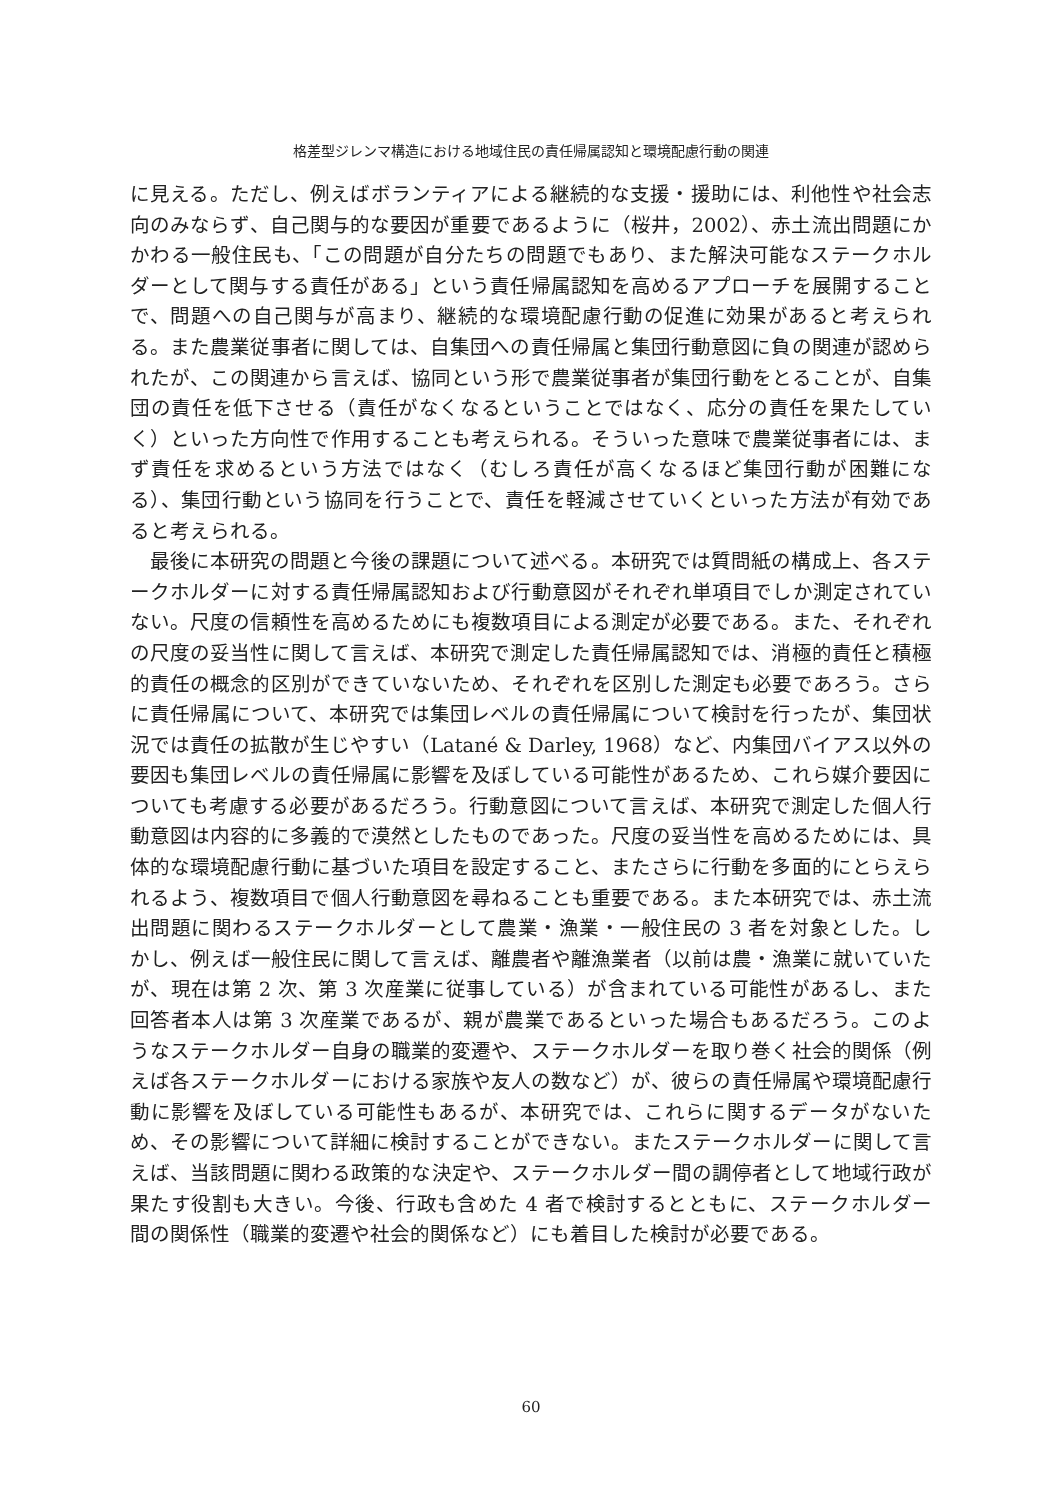格差型ジレンマ構造における地域住民の責任帰属認知と環境配慮行動の関連
に見える。ただし、例えばボランティアによる継続的な支援・援助には、利他性や社会志向のみならず、自己関与的な要因が重要であるように（桜井，2002）、赤土流出問題にかかわる一般住民も、「この問題が自分たちの問題でもあり、また解決可能なステークホルダーとして関与する責任がある」という責任帰属認知を高めるアプローチを展開することで、問題への自己関与が高まり、継続的な環境配慮行動の促進に効果があると考えられる。また農業従事者に関しては、自集団への責任帰属と集団行動意図に負の関連が認められたが、この関連から言えば、協同という形で農業従事者が集団行動をとることが、自集団の責任を低下させる（責任がなくなるということではなく、応分の責任を果たしていく）といった方向性で作用することも考えられる。そういった意味で農業従事者には、まず責任を求めるという方法ではなく（むしろ責任が高くなるほど集団行動が困難になる）、集団行動という協同を行うことで、責任を軽減させていくといった方法が有効であると考えられる。
最後に本研究の問題と今後の課題について述べる。本研究では質問紙の構成上、各ステークホルダーに対する責任帰属認知および行動意図がそれぞれ単項目でしか測定されていない。尺度の信頼性を高めるためにも複数項目による測定が必要である。また、それぞれの尺度の妥当性に関して言えば、本研究で測定した責任帰属認知では、消極的責任と積極的責任の概念的区別ができていないため、それぞれを区別した測定も必要であろう。さらに責任帰属について、本研究では集団レベルの責任帰属について検討を行ったが、集団状況では責任の拡散が生じやすい（Latané & Darley, 1968）など、内集団バイアス以外の要因も集団レベルの責任帰属に影響を及ぼしている可能性があるため、これら媒介要因についても考慮する必要があるだろう。行動意図について言えば、本研究で測定した個人行動意図は内容的に多義的で漠然としたものであった。尺度の妥当性を高めるためには、具体的な環境配慮行動に基づいた項目を設定すること、またさらに行動を多面的にとらえられるよう、複数項目で個人行動意図を尋ねることも重要である。また本研究では、赤土流出問題に関わるステークホルダーとして農業・漁業・一般住民の 3 者を対象とした。しかし、例えば一般住民に関して言えば、離農者や離漁業者（以前は農・漁業に就いていたが、現在は第 2 次、第 3 次産業に従事している）が含まれている可能性があるし、また回答者本人は第 3 次産業であるが、親が農業であるといった場合もあるだろう。このようなステークホルダー自身の職業的変遷や、ステークホルダーを取り巻く社会的関係（例えば各ステークホルダーにおける家族や友人の数など）が、彼らの責任帰属や環境配慮行動に影響を及ぼしている可能性もあるが、本研究では、これらに関するデータがないため、その影響について詳細に検討することができない。またステークホルダーに関して言えば、当該問題に関わる政策的な決定や、ステークホルダー間の調停者として地域行政が果たす役割も大きい。今後、行政も含めた 4 者で検討するとともに、ステークホルダー間の関係性（職業的変遷や社会的関係など）にも着目した検討が必要である。
60